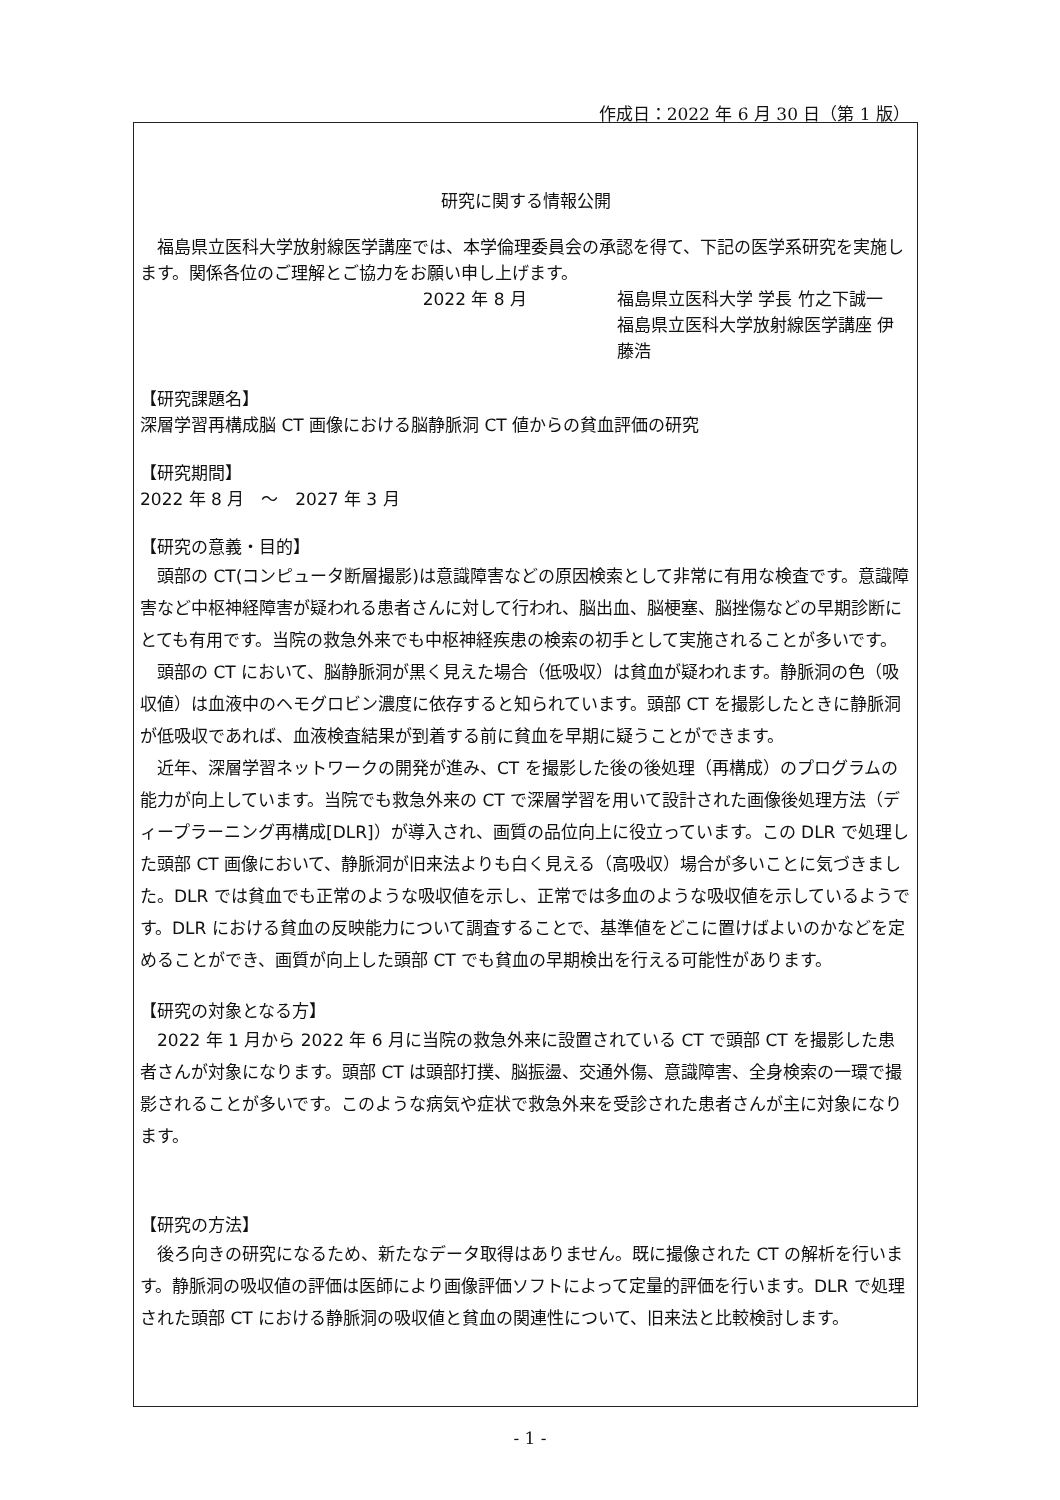作成日：2022 年 6 月 30 日（第 1 版）
研究に関する情報公開
　福島県立医科大学放射線医学講座では、本学倫理委員会の承認を得て、下記の医学系研究を実施します。関係各位のご理解とご協力をお願い申し上げます。
2022 年 8 月 福島県立医科大学 学長 竹之下誠一
福島県立医科大学放射線医学講座 伊藤浩
【研究課題名】
深層学習再構成脳 CT 画像における脳静脈洞 CT 値からの貧血評価の研究
【研究期間】
2022 年 8 月　～　2027 年 3 月
【研究の意義・目的】
　頭部の CT(コンピュータ断層撮影)は意識障害などの原因検索として非常に有用な検査です。意識障害など中枢神経障害が疑われる患者さんに対して行われ、脳出血、脳梗塞、脳挫傷などの早期診断にとても有用です。当院の救急外来でも中枢神経疾患の検索の初手として実施されることが多いです。
　頭部の CT において、脳静脈洞が黒く見えた場合（低吸収）は貧血が疑われます。静脈洞の色（吸収値）は血液中のヘモグロビン濃度に依存すると知られています。頭部 CT を撮影したときに静脈洞が低吸収であれば、血液検査結果が到着する前に貧血を早期に疑うことができます。
　近年、深層学習ネットワークの開発が進み、CT を撮影した後の後処理（再構成）のプログラムの能力が向上しています。当院でも救急外来の CT で深層学習を用いて設計された画像後処理方法（ディープラーニング再構成[DLR]）が導入され、画質の品位向上に役立っています。この DLR で処理した頭部 CT 画像において、静脈洞が旧来法よりも白く見える（高吸収）場合が多いことに気づきました。DLR では貧血でも正常のような吸収値を示し、正常では多血のような吸収値を示しているようです。DLR における貧血の反映能力について調査することで、基準値をどこに置けばよいのかなどを定めることができ、画質が向上した頭部 CT でも貧血の早期検出を行える可能性があります。
【研究の対象となる方】
　2022 年 1 月から 2022 年 6 月に当院の救急外来に設置されている CT で頭部 CT を撮影した患者さんが対象になります。頭部 CT は頭部打撲、脳振盪、交通外傷、意識障害、全身検索の一環で撮影されることが多いです。このような病気や症状で救急外来を受診された患者さんが主に対象になります。
【研究の方法】
　後ろ向きの研究になるため、新たなデータ取得はありません。既に撮像された CT の解析を行います。静脈洞の吸収値の評価は医師により画像評価ソフトによって定量的評価を行います。DLR で処理された頭部 CT における静脈洞の吸収値と貧血の関連性について、旧来法と比較検討します。
- 1 -